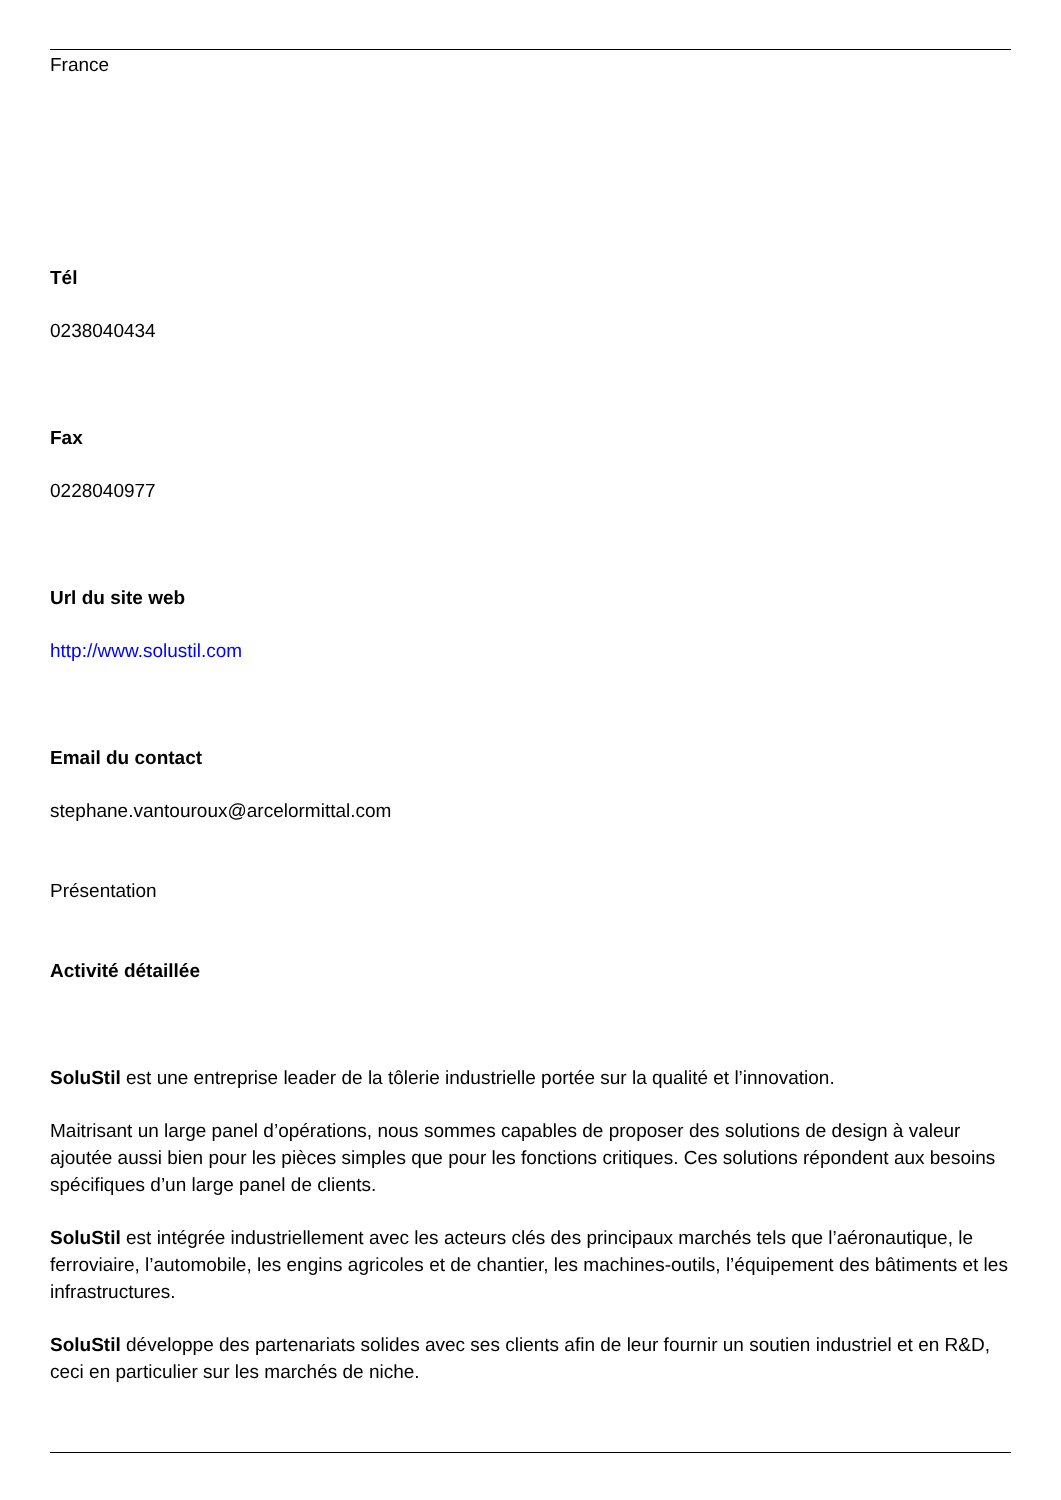France
Tél
0238040434
Fax
0228040977
Url du site web
http://www.solustil.com
Email du contact
stephane.vantouroux@arcelormittal.com
Présentation
Activité détaillée
SoluStil est une entreprise leader de la tôlerie industrielle portée sur la qualité et l’innovation.
Maitrisant un large panel d’opérations, nous sommes capables de proposer des solutions de design à valeur ajoutée aussi bien pour les pièces simples que pour les fonctions critiques. Ces solutions répondent aux besoins spécifiques d’un large panel de clients.
SoluStil est intégrée industriellement avec les acteurs clés des principaux marchés tels que l’aéronautique, le ferroviaire, l’automobile, les engins agricoles et de chantier, les machines-outils, l’équipement des bâtiments et les infrastructures.
SoluStil développe des partenariats solides avec ses clients afin de leur fournir un soutien industriel et en R&D, ceci en particulier sur les marchés de niche.